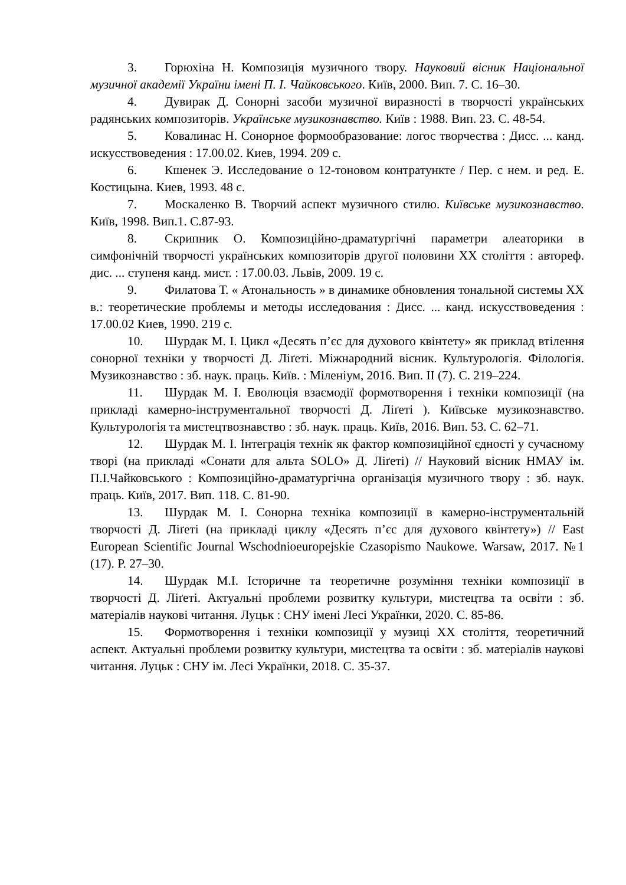3. Горюхіна Н. Композиція музичного твору. Науковий вісник Національної музичної академії України імені П. І. Чайковського. Київ, 2000. Вип. 7. С. 16–30.
4. Дувирак Д. Сонорні засоби музичної виразності в творчості українських радянських композиторів. Українське музикознавство. Київ : 1988. Вип. 23. С. 48-54.
5. Ковалинас Н. Сонорное формообразование: логос творчества : Дисс. ... канд. искусствоведения : 17.00.02. Киев, 1994. 209 с.
6. Кшенек Э. Исследование о 12-тоновом контратункте / Пер. с нем. и ред. Е. Костицына. Киев, 1993. 48 с.
7. Москаленко В. Творчий аспект музичного стилю. Київське музикознавство. Київ, 1998. Вип.1. С.87-93.
8. Скрипник О. Композиційно-драматургічні параметри алеаторики в симфонічній творчості українських композиторів другої половини XX століття : автореф. дис. ... ступеня канд. мист. : 17.00.03. Львів, 2009. 19 с.
9. Филатова Т. « Атональность » в динамике обновления тональной системы XX в.: теоретические проблемы и методы исследования : Дисс. ... канд. искусствоведения : 17.00.02 Киев, 1990. 219 с.
10. Шурдак М. І. Цикл «Десять п’єс для духового квінтету» як приклад втілення сонорної техніки у творчості Д. Ліґеті. Міжнародний вісник. Культурологія. Філологія. Музикознавство : зб. наук. праць. Київ. : Міленіум, 2016. Вип. II (7). С. 219–224.
11. Шурдак М. І. Еволюція взаємодії формотворення і техніки композиції (на прикладі камерно-інструментальної творчості Д. Ліґеті ). Київське музикознавство. Культурологія та мистецтвознавство : зб. наук. праць. Київ, 2016. Вип. 53. С. 62–71.
12. Шурдак М. І. Інтеграція технік як фактор композиційної єдності у сучасному творі (на прикладі «Сонати для альта SOLO» Д. Ліґеті) // Науковий вісник НМАУ ім. П.І.Чайковського : Композиційно-драматургічна організація музичного твору : зб. наук. праць. Київ, 2017. Вип. 118. С. 81-90.
13. Шурдак М. І. Сонорна техніка композиції в камерно-інструментальній творчості Д. Ліґеті (на прикладі циклу «Десять п’єс для духового квінтету») // East European Scientific Journal Wschodnioeuropejskie Czasopismo Naukowe. Warsaw, 2017. №1 (17). P. 27–30.
14. Шурдак М.І. Історичне та теоретичне розуміння техніки композиції в творчості Д. Ліґеті. Актуальні проблеми розвитку культури, мистецтва та освіти : зб. матеріалів наукові читання. Луцьк : СНУ імені Лесі Українки, 2020. С. 85-86.
15. Формотворення і техніки композиції у музиці XX століття, теоретичний аспект. Актуальні проблеми розвитку культури, мистецтва та освіти : зб. матеріалів наукові читання. Луцьк : СНУ ім. Лесі Українки, 2018. С. 35-37.